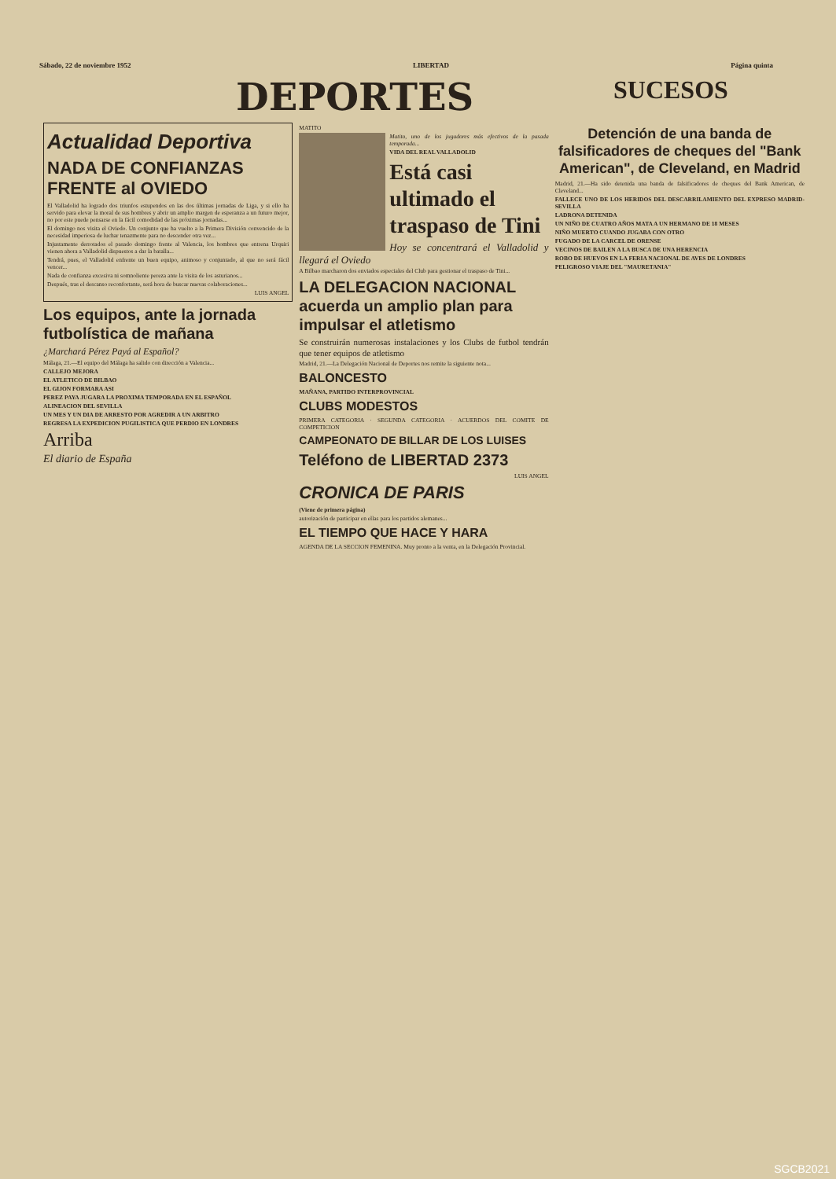Sábado, 22 de noviembre 1952 LIBERTAD Página quinta
DEPORTES
SUCESOS
Actualidad Deportiva
NADA DE CONFIANZAS FRENTE al OVIEDO
El Valladolid ha logrado dos triunfos estupendos en las dos últimas jornadas de Liga, y si ello ha servido para elevar la moral de sus hombres y abrir un amplio margen de esperanza a un futuro mejor, no por este puede pensarse en la fácil comodidad de las próximas jornadas...
El domingo nos visita el Oviedo. Un conjunto que ha vuelto a la Primera División convencido de la necesidad imperiosa de luchar tenazmente para no descender otra vez...
Injustamente derrotados el pasado domingo frente al Valencia, los hombres que entrena Urquiri vienen ahora a Valladolid dispuestos a dar la batalla...
Tendrá, pues, el Valladolid enfrente un buen equipo, animoso y conjuntado, al que no será fácil vencer...
Nada de confianza excesiva ni somnoliente pereza ante la visita de los asturianos...
Después, tras el descanso reconfortante, será hora de buscar nuevas colaboraciones...
LUIS ANGEL
Los equipos, ante la jornada futbolística de mañana
¿Marchará Pérez Payá al Español?
Málaga, 21.—El equipo del Málaga ha salido con dirección a Valencia...
CALLEJO MEJORA
EL ATLETICO DE BILBAO
EL GIJON FORMARA ASI
PEREZ PAYA JUGARA LA PROXIMA TEMPORADA EN EL ESPAÑOL
ALINEACION DEL SEVILLA
UN MES Y UN DIA DE ARRESTO POR AGREDIR A UN ARBITRO
REGRESA LA EXPEDICION PUGILISTICA QUE PERDIO EN LONDRES
Arriba
El diario de España
MATITO
Matito, uno de los jugadores más efectivos de la pasada temporada...
VIDA DEL REAL VALLADOLID
Está casi ultimado el traspaso de Tini
Hoy se concentrará el Valladolid y llegará el Oviedo
A Bilbao marcharon dos enviados especiales del Club para gestionar el traspaso de Tini...
LA DELEGACION NACIONAL acuerda un amplio plan para impulsar el atletismo
Se construirán numerosas instalaciones y los Clubs de futbol tendrán que tener equipos de atletismo
Madrid, 21.—La Delegación Nacional de Deportes nos remite la siguiente nota...
BALONCESTO
MAÑANA, PARTIDO INTERPROVINCIAL
CLUBS MODESTOS
PRIMERA CATEGORIA · SEGUNDA CATEGORIA · ACUERDOS DEL COMITE DE COMPETICION
CAMPEONATO DE BILLAR DE LOS LUISES
Teléfono de LIBERTAD 2373
LUIS ANGEL
CRONICA DE PARIS
(Viene de primera página)
autorización de participar en ellas para los partidos alemanes...
EL TIEMPO QUE HACE Y HARA
AGENDA DE LA SECCION FEMENINA. Muy pronto a la venta, en la Delegación Provincial.
Detención de una banda de falsificadores de cheques del "Bank American", de Cleveland, en Madrid
Madrid, 21.—Ha sido detenida una banda de falsificadores de cheques del Bank American, de Cleveland...
FALLECE UNO DE LOS HERIDOS DEL DESCARRILAMIENTO DEL EXPRESO MADRID-SEVILLA
LADRONA DETENIDA
UN NIÑO DE CUATRO AÑOS MATA A UN HERMANO DE 18 MESES
NIÑO MUERTO CUANDO JUGABA CON OTRO
FUGADO DE LA CARCEL DE ORENSE
VECINOS DE BAILEN A LA BUSCA DE UNA HERENCIA
ROBO DE HUEVOS EN LA FERIA NACIONAL DE AVES DE LONDRES
PELIGROSO VIAJE DEL "MAURETANIA"
SGCB2021